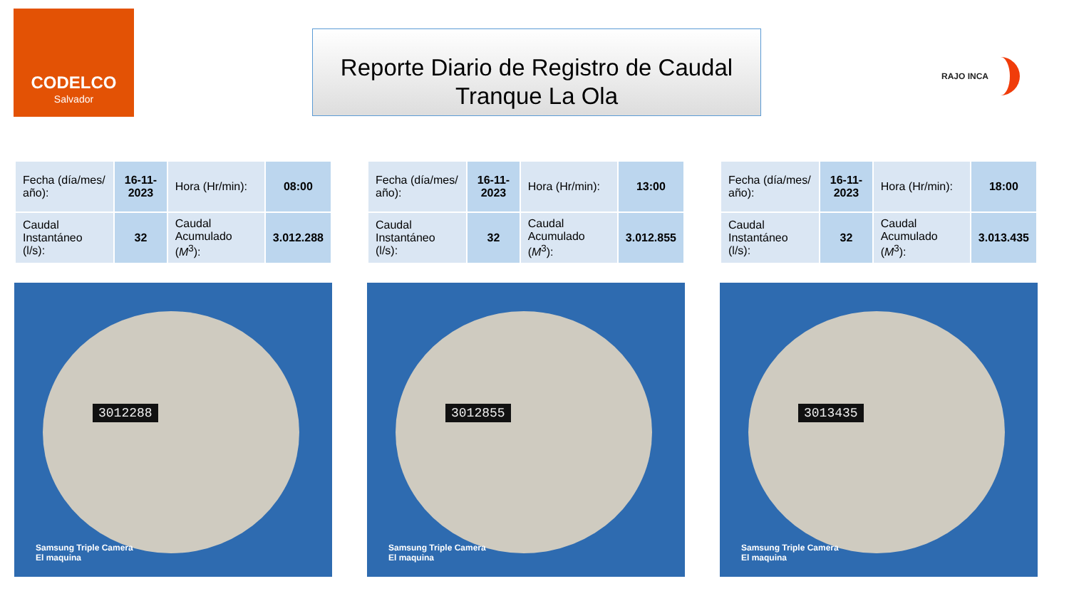CODELCO
Salvador
Reporte Diario de Registro de Caudal
Tranque La Ola
RAJO INCA
| Fecha (día/mes/ año): | 16-11-2023 | Hora (Hr/min): | 08:00 |
| Caudal Instantáneo (l/s): | 32 | Caudal Acumulado ( M<sup>3</sup>): | 3.012.288 |
| Fecha (día/mes/ año): | 16-11-2023 | Hora (Hr/min): | 13:00 |
| Caudal Instantáneo (l/s): | 32 | Caudal Acumulado ( M<sup>3</sup>): | 3.012.855 |
| Fecha (día/mes/ año): | 16-11-2023 | Hora (Hr/min): | 18:00 |
| Caudal Instantáneo (l/s): | 32 | Caudal Acumulado ( M<sup>3</sup>): | 3.013.435 |
3012288
Samsung Triple Camera
El maquina
3012855
Samsung Triple Camera
El maquina
3013435
Samsung Triple Camera
El maquina